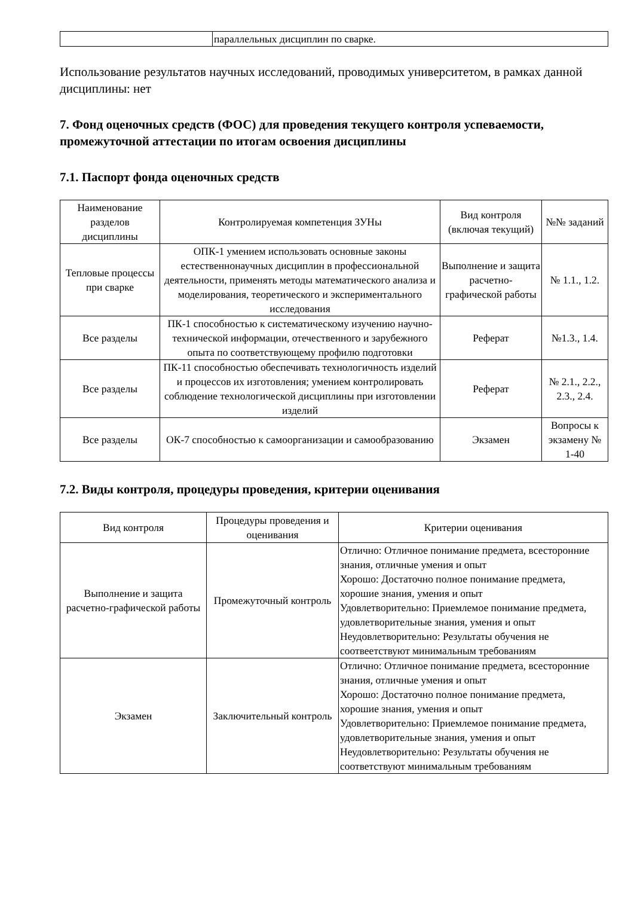| | параллельных дисциплин по сварке. |
Использование результатов научных исследований, проводимых университетом, в рамках данной дисциплины: нет
7. Фонд оценочных средств (ФОС) для проведения текущего контроля успеваемости, промежуточной аттестации по итогам освоения дисциплины
7.1. Паспорт фонда оценочных средств
| Наименование разделов дисциплины | Контролируемая компетенция ЗУНы | Вид контроля (включая текущий) | №№ заданий |
| --- | --- | --- | --- |
| Тепловые процессы при сварке | ОПК-1 умением использовать основные законы естественнонаучных дисциплин в профессиональной деятельности, применять методы математического анализа и моделирования, теоретического и экспериментального исследования | Выполнение и защита расчетно-графической работы | № 1.1., 1.2. |
| Все разделы | ПК-1 способностью к систематическому изучению научно-технической информации, отечественного и зарубежного опыта по соответствующему профилю подготовки | Реферат | №1.3., 1.4. |
| Все разделы | ПК-11 способностью обеспечивать технологичность изделий и процессов их изготовления; умением контролировать соблюдение технологической дисциплины при изготовлении изделий | Реферат | № 2.1., 2.2., 2.3., 2.4. |
| Все разделы | ОК-7 способностью к самоорганизации и самообразованию | Экзамен | Вопросы к экзамену № 1-40 |
7.2. Виды контроля, процедуры проведения, критерии оценивания
| Вид контроля | Процедуры проведения и оценивания | Критерии оценивания |
| --- | --- | --- |
| Выполнение и защита расчетно-графической работы | Промежуточный контроль | Отлично: Отличное понимание предмета, всесторонние знания, отличные умения и опыт Хорошо: Достаточно полное понимание предмета, хорошие знания, умения и опыт Удовлетворительно: Приемлемое понимание предмета, удовлетворительные знания, умения и опыт Неудовлетворительно: Результаты обучения не соотвеетствуют минимальным требованиям |
| Экзамен | Заключительный контроль | Отлично: Отличное понимание предмета, всесторонние знания, отличные умения и опыт Хорошо: Достаточно полное понимание предмета, хорошие знания, умения и опыт Удовлетворительно: Приемлемое понимание предмета, удовлетворительные знания, умения и опыт Неудовлетворительно: Результаты обучения не соответствуют минимальным требованиям |